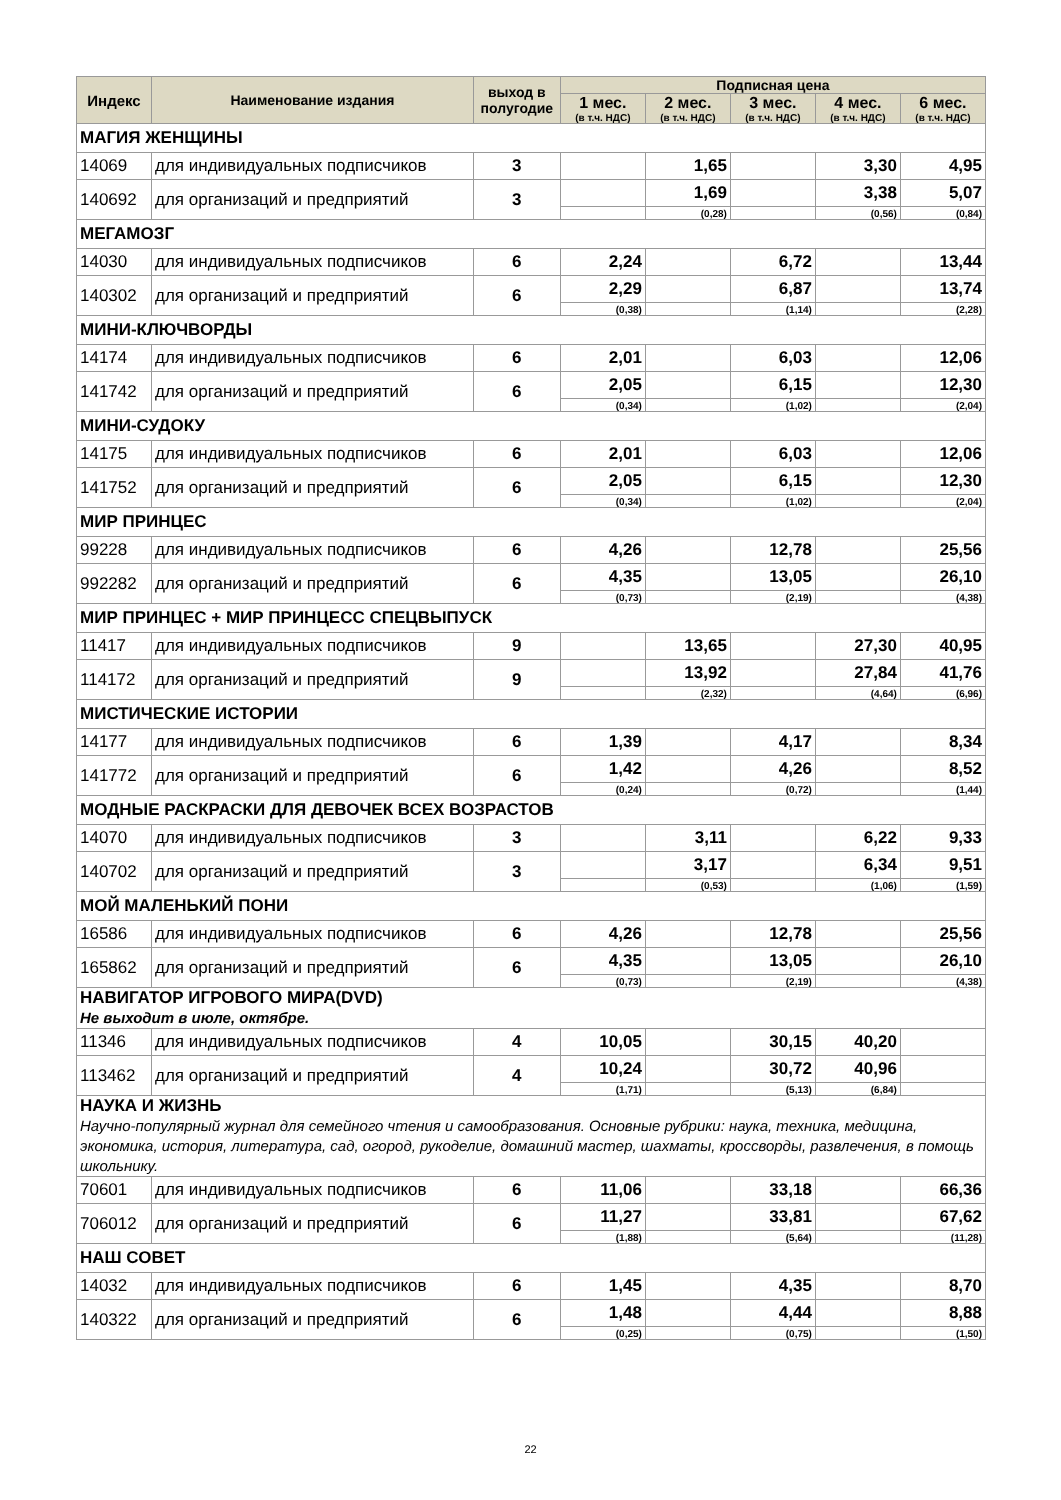| Индекс | Наименование издания | выход в полугодие | Подписная цена | | | | |
| --- | --- | --- | --- | --- | --- | --- | --- |
| | | | 1 мес. (в т.ч. НДС) | 2 мес. (в т.ч. НДС) | 3 мес. (в т.ч. НДС) | 4 мес. (в т.ч. НДС) | 6 мес. (в т.ч. НДС) |
| МАГИЯ ЖЕНЩИНЫ | | | | | | | |
| 14069 | для индивидуальных подписчиков | 3 | | 1,65 | | 3,30 | 4,95 |
| 140692 | для организаций и предприятий | 3 | | 1,69 | | 3,38 | 5,07 |
| | | | | (0,28) | | (0,56) | (0,84) |
| МЕГАМОЗГ | | | | | | | |
| 14030 | для индивидуальных подписчиков | 6 | 2,24 | | 6,72 | | 13,44 |
| 140302 | для организаций и предприятий | 6 | 2,29 | | 6,87 | | 13,74 |
| | | | (0,38) | | (1,14) | | (2,28) |
| МИНИ-КЛЮЧВОРДЫ | | | | | | | |
| 14174 | для индивидуальных подписчиков | 6 | 2,01 | | 6,03 | | 12,06 |
| 141742 | для организаций и предприятий | 6 | 2,05 | | 6,15 | | 12,30 |
| | | | (0,34) | | (1,02) | | (2,04) |
| МИНИ-СУДОКУ | | | | | | | |
| 14175 | для индивидуальных подписчиков | 6 | 2,01 | | 6,03 | | 12,06 |
| 141752 | для организаций и предприятий | 6 | 2,05 | | 6,15 | | 12,30 |
| | | | (0,34) | | (1,02) | | (2,04) |
| МИР ПРИНЦЕС | | | | | | | |
| 99228 | для индивидуальных подписчиков | 6 | 4,26 | | 12,78 | | 25,56 |
| 992282 | для организаций и предприятий | 6 | 4,35 | | 13,05 | | 26,10 |
| | | | (0,73) | | (2,19) | | (4,38) |
| МИР ПРИНЦЕС + МИР ПРИНЦЕСС СПЕЦВЫПУСК | | | | | | | |
| 11417 | для индивидуальных подписчиков | 9 | | 13,65 | | 27,30 | 40,95 |
| 114172 | для организаций и предприятий | 9 | | 13,92 | | 27,84 | 41,76 |
| | | | | (2,32) | | (4,64) | (6,96) |
| МИСТИЧЕСКИЕ ИСТОРИИ | | | | | | | |
| 14177 | для индивидуальных подписчиков | 6 | 1,39 | | 4,17 | | 8,34 |
| 141772 | для организаций и предприятий | 6 | 1,42 | | 4,26 | | 8,52 |
| | | | (0,24) | | (0,72) | | (1,44) |
| МОДНЫЕ РАСКРАСКИ ДЛЯ ДЕВОЧЕК ВСЕХ ВОЗРАСТОВ | | | | | | | |
| 14070 | для индивидуальных подписчиков | 3 | | 3,11 | | 6,22 | 9,33 |
| 140702 | для организаций и предприятий | 3 | | 3,17 | | 6,34 | 9,51 |
| | | | | (0,53) | | (1,06) | (1,59) |
| МОЙ МАЛЕНЬКИЙ ПОНИ | | | | | | | |
| 16586 | для индивидуальных подписчиков | 6 | 4,26 | | 12,78 | | 25,56 |
| 165862 | для организаций и предприятий | 6 | 4,35 | | 13,05 | | 26,10 |
| | | | (0,73) | | (2,19) | | (4,38) |
| НАВИГАТОР ИГРОВОГО МИРА(DVD) Не выходит в июле, октябре. | | | | | | | |
| 11346 | для индивидуальных подписчиков | 4 | 10,05 | | 30,15 | 40,20 | |
| 113462 | для организаций и предприятий | 4 | 10,24 | | 30,72 | 40,96 | |
| | | | (1,71) | | (5,13) | (6,84) | |
| НАУКА И ЖИЗНЬ Научно-популярный журнал для семейного чтения и самообразования. Основные рубрики: наука, техника, медицина, экономика, история, литература, сад, огород, рукоделие, домашний мастер, шахматы, кроссворды, развлечения, в помощь школьнику. | | | | | | | |
| 70601 | для индивидуальных подписчиков | 6 | 11,06 | | 33,18 | | 66,36 |
| 706012 | для организаций и предприятий | 6 | 11,27 | | 33,81 | | 67,62 |
| | | | (1,88) | | (5,64) | | (11,28) |
| НАШ СОВЕТ | | | | | | | |
| 14032 | для индивидуальных подписчиков | 6 | 1,45 | | 4,35 | | 8,70 |
| 140322 | для организаций и предприятий | 6 | 1,48 | | 4,44 | | 8,88 |
| | | | (0,25) | | (0,75) | | (1,50) |
22